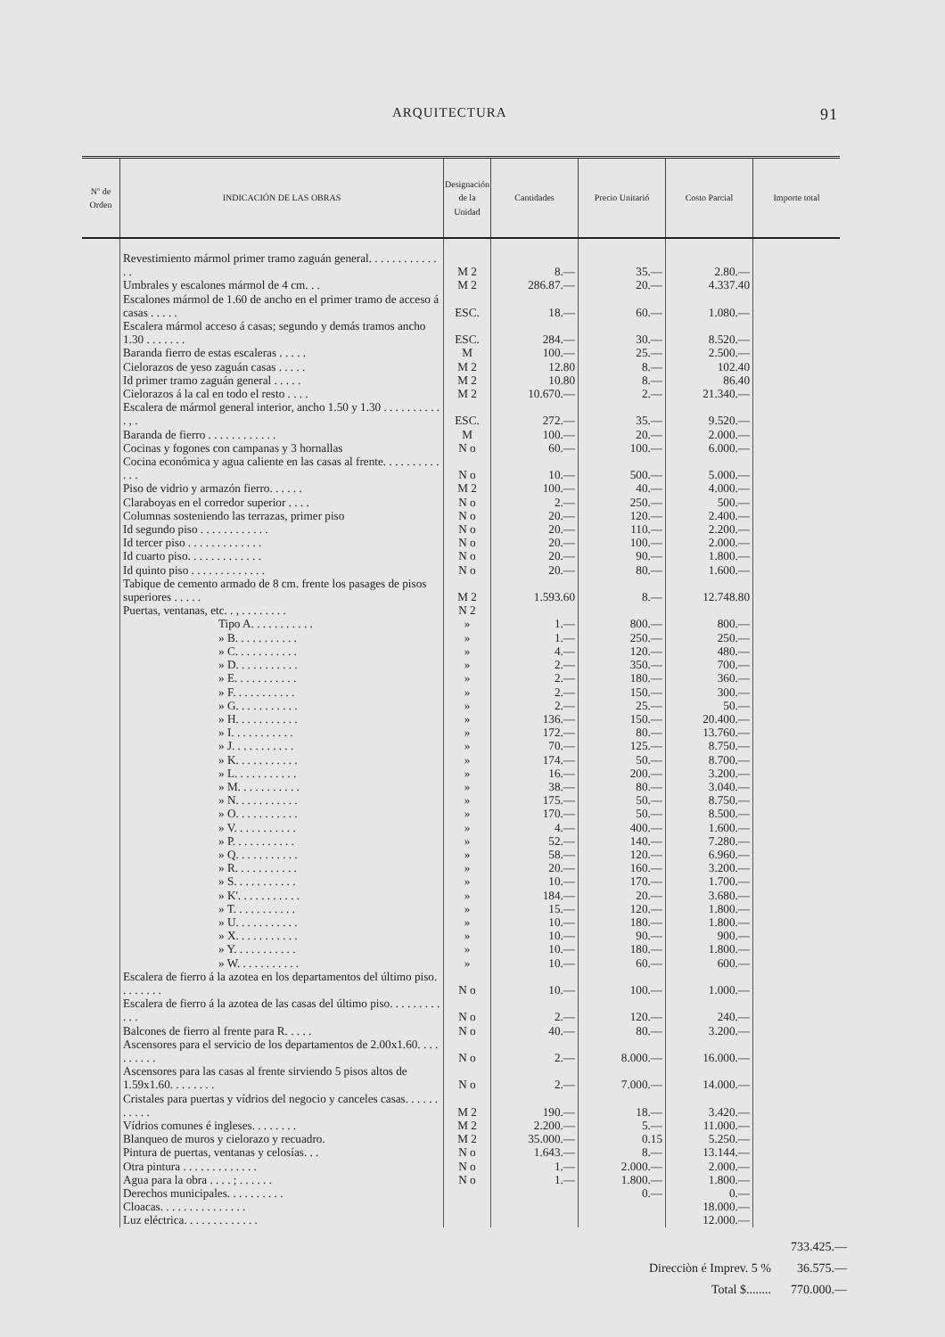ARQUITECTURA 91
| Nº de Orden | INDICACIÓN DE LAS OBRAS | Designación de la Unidad | Cantidades | Precio Unitarió | Costo Parcial | Importe total |
| --- | --- | --- | --- | --- | --- | --- |
| | Revestimiento mármol primer tramo zaguán general. . . . . . . . . . . . . . | M 2 | 8.— | 35.— | 2.80.— | |
| | Umbrales y escalones mármol de 4 cm. . . | M 2 | 286.87.— | 20.— | 4.337.40 | |
| | Escalones mármol de 1.60 de ancho en el primer tramo de acceso á casas . . . . . | ESC. | 18.— | 60.— | 1.080.— | |
| | Escalera mármol acceso á casas; segundo y demás tramos ancho 1.30 . . . . . . . | ESC. | 284.— | 30.— | 8.520.— | |
| | Baranda fierro de estas escaleras . . . . . | M | 100.— | 25.— | 2.500.— | |
| | Cielorazos de yeso zaguán casas . . . . . | M 2 | 12.80 | 8.— | 102.40 | |
| | Id primer tramo zaguán general . . . . . | M 2 | 10.80 | 8.— | 86.40 | |
| | Cielorazos á la cal en todo el resto . . . . | M 2 | 10.670.— | 2.— | 21.340.— | |
| | Escalera de mármol general interior, ancho 1.50 y 1.30 . . . . . . . . . . . , . | ESC. | 272.— | 35.— | 9.520.— | |
| | Baranda de fierro . . . . . . . . . . . . | M | 100.— | 20.— | 2.000.— | |
| | Cocinas y fogones con campanas y 3 hornallas | N o | 60.— | 100.— | 6.000.— | |
| | Cocina económica y agua caliente en las casas al frente. . . . . . . . . . . . . | N o | 10.— | 500.— | 5.000.— | |
| | Piso de vidrio y armazón fierro. . . . . . | M 2 | 100.— | 40.— | 4.000.— | |
| | Claraboyas en el corredor superior . . . . | N o | 2.— | 250.— | 500.— | |
| | Columnas sosteniendo las terrazas, primer piso | N o | 20.— | 120.— | 2.400.— | |
| | Id segundo piso . . . . . . . . . . . . | N o | 20.— | 110.— | 2.200.— | |
| | Id tercer piso . . . . . . . . . . . . . | N o | 20.— | 100.— | 2.000.— | |
| | Id cuarto piso. . . . . . . . . . . . . | N o | 20.— | 90.— | 1.800.— | |
| | Id quinto piso . . . . . . . . . . . . . | N o | 20.— | 80.— | 1.600.— | |
| | Tabique de cemento armado de 8 cm. frente los pasages de pisos superiores . . . . . | M 2 | 1.593.60 | 8.— | 12.748.80 | |
| | Puertas, ventanas, etc. . , . . . . . . . . | N 2 | | | | |
| | Tipo A. . . . . . . . . . . | » | 1.— | 800.— | 800.— | |
| | » B. . . . . . . . . . . | » | 1.— | 250.— | 250.— | |
| | » C. . . . . . . . . . . | » | 4.— | 120.— | 480.— | |
| | » D. . . . . . . . . . . | » | 2.— | 350.— | 700.— | |
| | » E. . . . . . . . . . . | » | 2.— | 180.— | 360.— | |
| | » F. . . . . . . . . . . | » | 2.— | 150.— | 300.— | |
| | » G. . . . . . . . . . . | » | 2.— | 25.— | 50.— | |
| | » H. . . . . . . . . . . | » | 136.— | 150.— | 20.400.— | |
| | » I. . . . . . . . . . . | » | 172.— | 80.— | 13.760.— | |
| | » J. . . . . . . . . . . | » | 70.— | 125.— | 8.750.— | |
| | » K. . . . . . . . . . . | » | 174.— | 50.— | 8.700.— | |
| | » L. . . . . . . . . . . | » | 16.— | 200.— | 3.200.— | |
| | » M. . . . . . . . . . . | » | 38.— | 80.— | 3.040.— | |
| | » N. . . . . . . . . . . | » | 175.— | 50.— | 8.750.— | |
| | » O. . . . . . . . . . . | » | 170.— | 50.— | 8.500.— | |
| | » V. . . . . . . . . . . | » | 4.— | 400.— | 1.600.— | |
| | » P. . . . . . . . . . . | » | 52.— | 140.— | 7.280.— | |
| | » Q. . . . . . . . . . . | » | 58.— | 120.— | 6.960.— | |
| | » R. . . . . . . . . . . | » | 20.— | 160.— | 3.200.— | |
| | » S. . . . . . . . . . . | » | 10.— | 170.— | 1.700.— | |
| | » K'. . . . . . . . . . . | » | 184.— | 20.— | 3.680.— | |
| | » T. . . . . . . . . . . | » | 15.— | 120.— | 1.800.— | |
| | » U. . . . . . . . . . . | » | 10.— | 180.— | 1.800.— | |
| | » X. . . . . . . . . . . | » | 10.— | 90.— | 900.— | |
| | » Y. . . . . . . . . . . | » | 10.— | 180.— | 1.800.— | |
| | » W. . . . . . . . . . . | » | 10.— | 60.— | 600.— | |
| | Escalera de fierro á la azotea en los departamentos del último piso. . . . . . . . | N o | 10.— | 100.— | 1.000.— | |
| | Escalera de fierro á la azotea de las casas del último piso. . . . . . . . . . . . | N o | 2.— | 120.— | 240.— | |
| | Balcones de fierro al frente para R. . . . . | N o | 40.— | 80.— | 3.200.— | |
| | Ascensores para el servicio de los departamentos de 2.00x1.60. . . . . . . . . . | N o | 2.— | 8.000.— | 16.000.— | |
| | Ascensores para las casas al frente sirviendo 5 pisos altos de 1.59x1.60. . . . . . . . | N o | 2.— | 7.000.— | 14.000.— | |
| | Cristales para puertas y vídrios del negocio y canceles casas. . . . . . . . . . . | M 2 | 190.— | 18.— | 3.420.— | |
| | Vídrios comunes é ingleses. . . . . . . . | M 2 | 2.200.— | 5.— | 11.000.— | |
| | Blanqueo de muros y cielorazo y recuadro. | M 2 | 35.000.— | 0.15 | 5.250.— | |
| | Pintura de puertas, ventanas y celosías. . . | N o | 1.643.— | 8.— | 13.144.— | |
| | Otra pintura . . . . . . . . . . . . . | N o | 1.— | 2.000.— | 2.000.— | |
| | Agua para la obra . . . . ; . . . . . . | N o | 1.— | 1.800.— | 1.800.— | |
| | Derechos municipales. . . . . . . . . . | | | 0.— | 0.— | |
| | Cloacas. . . . . . . . . . . . . . . | | | | 18.000.— | |
| | Luz eléctrica. . . . . . . . . . . . . | | | | 12.000.— | |
733.425.—
Direcciòn é Imprev. 5 % 36.575.—
Total $........ 770.000.—